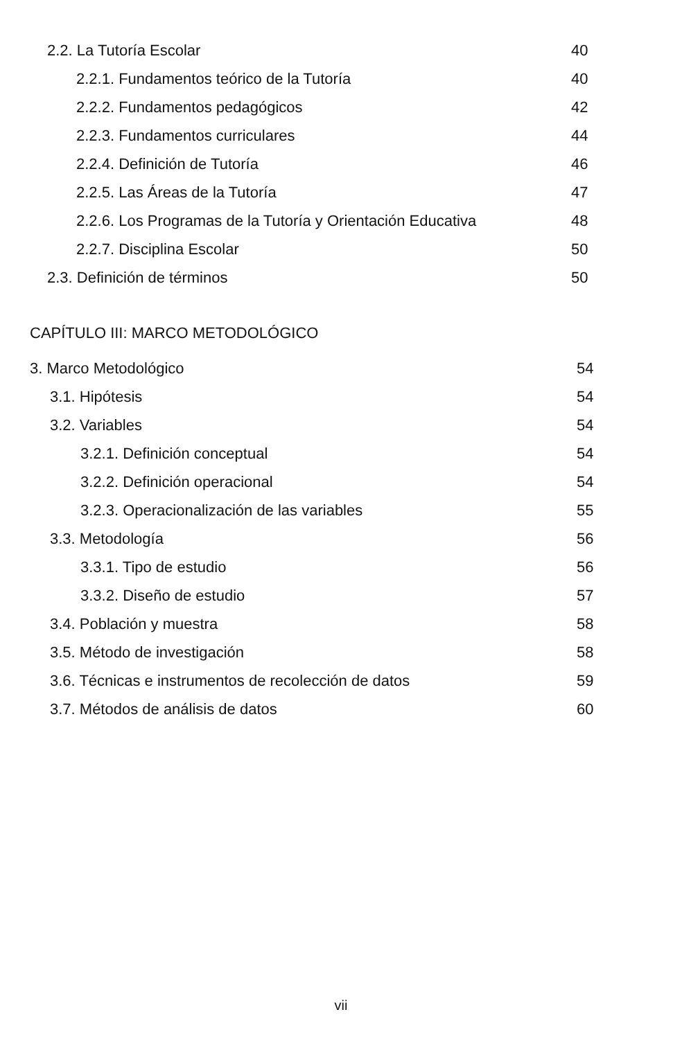2.2. La Tutoría Escolar 40
2.2.1. Fundamentos teórico de la Tutoría 40
2.2.2. Fundamentos pedagógicos 42
2.2.3. Fundamentos curriculares 44
2.2.4. Definición de Tutoría 46
2.2.5. Las Áreas de la Tutoría 47
2.2.6. Los Programas de la Tutoría y Orientación Educativa 48
2.2.7. Disciplina Escolar 50
2.3. Definición de términos 50
CAPÍTULO III: MARCO METODOLÓGICO
3. Marco Metodológico 54
3.1. Hipótesis 54
3.2. Variables 54
3.2.1. Definición conceptual 54
3.2.2. Definición operacional 54
3.2.3. Operacionalización de las variables 55
3.3. Metodología 56
3.3.1. Tipo de estudio 56
3.3.2. Diseño de estudio 57
3.4. Población y muestra 58
3.5. Método de investigación 58
3.6. Técnicas e instrumentos de recolección de datos 59
3.7. Métodos de análisis de datos 60
vii